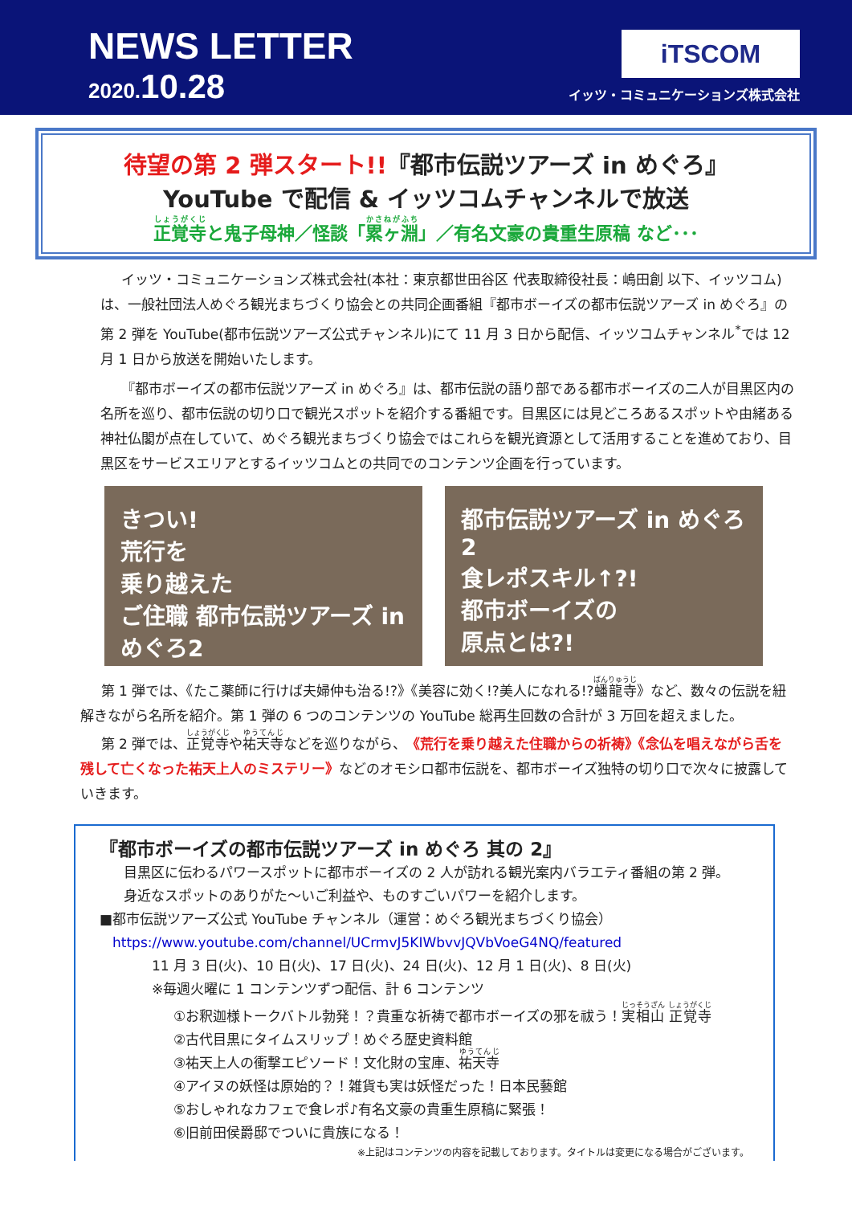NEWS LETTER
2020.10.28
iTSCOM
イッツ・コミュニケーションズ株式会社
待望の第 2 弾スタート!!『都市伝説ツアーズ in めぐろ』
YouTube で配信 & イッツコムチャンネルで放送
正覚寺と鬼子母神／怪談「累ヶ淵」／有名文豪の貴重生原稿 など･･･
イッツ・コミュニケーションズ株式会社(本社：東京都世田谷区 代表取締役社長：嶋田創 以下、イッツコム)は、一般社団法人めぐろ観光まちづくり協会との共同企画番組『都市ボーイズの都市伝説ツアーズ in めぐろ』の第 2 弾を YouTube(都市伝説ツアーズ公式チャンネル)にて 11 月 3 日から配信、イッツコムチャンネル<sup>*</sup>では 12 月 1 日から放送を開始いたします。
『都市ボーイズの都市伝説ツアーズ in めぐろ』は、都市伝説の語り部である都市ボーイズの二人が目黒区内の名所を巡り、都市伝説の切り口で観光スポットを紹介する番組です。目黒区には見どころあるスポットや由緒ある神社仏閣が点在していて、めぐろ観光まちづくり協会ではこれらを観光資源として活用することを進めており、目黒区をサービスエリアとするイッツコムとの共同でのコンテンツ企画を行っています。
きつい!
荒行を
乗り越えた
ご住職 都市伝説ツアーズ in めぐろ2
都市伝説ツアーズ in めぐろ2
食レポスキル↑?!
都市ボーイズの
原点とは?!
第 1 弾では、《たこ薬師に行けば夫婦仲も治る!?》《美容に効く!?美人になれる!?蟠龍寺》など、数々の伝説を紐解きながら名所を紹介。第 1 弾の 6 つのコンテンツの YouTube 総再生回数の合計が 3 万回を超えました。
第 2 弾では、正覚寺や祐天寺などを巡りながら、《荒行を乗り越えた住職からの祈祷》《念仏を唱えながら舌を残して亡くなった祐天上人のミステリー》などのオモシロ都市伝説を、都市ボーイズ独特の切り口で次々に披露していきます。
『都市ボーイズの都市伝説ツアーズ in めぐろ 其の 2』
目黒区に伝わるパワースポットに都市ボーイズの 2 人が訪れる観光案内バラエティ番組の第 2 弾。
身近なスポットのありがた～いご利益や、ものすごいパワーを紹介します。
■都市伝説ツアーズ公式 YouTube チャンネル（運営：めぐろ観光まちづくり協会）
https://www.youtube.com/channel/UCrmvJ5KIWbvvJQVbVoeG4NQ/featured
11 月 3 日(火)、10 日(火)、17 日(火)、24 日(火)、12 月 1 日(火)、8 日(火)
※毎週火曜に 1 コンテンツずつ配信、計 6 コンテンツ
①お釈迦様トークバトル勃発！？貴重な祈祷で都市ボーイズの邪を祓う！実相山 正覚寺
②古代目黒にタイムスリップ！めぐろ歴史資料館
③祐天上人の衝撃エピソード！文化財の宝庫、祐天寺
④アイヌの妖怪は原始的？！雑貨も実は妖怪だった！日本民藝館
⑤おしゃれなカフェで食レポ♪有名文豪の貴重生原稿に緊張！
⑥旧前田侯爵邸でついに貴族になる！
※上記はコンテンツの内容を記載しております。タイトルは変更になる場合がございます。